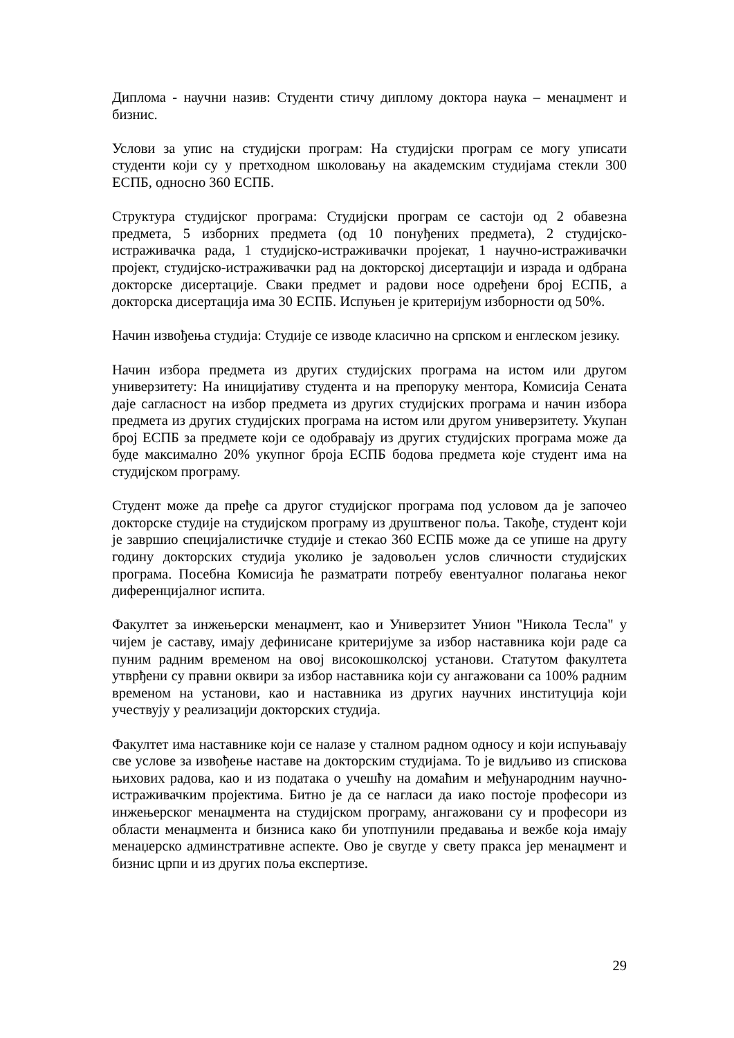Диплома - научни назив: Студенти стичу диплому доктора наука – менаџмент и бизнис.
Услови за упис на студијски програм: На студијски програм се могу уписати студенти који су у претходном школовању на академским студијама стекли 300 ЕСПБ, односно 360 ЕСПБ.
Структура студијског програма: Студијски програм се састоји од 2 обавезна предмета, 5 изборних предмета (од 10 понуђених предмета), 2 студијско-истраживачка рада, 1 студијско-истраживачки пројекат, 1 научно-истраживачки пројект, студијско-истраживачки рад на докторској дисертацији и израда и одбрана докторске дисертације. Сваки предмет и радови носе одређени број ЕСПБ, а докторска дисертација има 30 ЕСПБ. Испуњен је критеријум изборности од 50%.
Начин извођења студија: Студије се изводе класично на српском и енглеском језику.
Начин избора предмета из других студијских програма на истом или другом универзитету: На иницијативу студента и на препоруку ментора, Комисија Сената даје сагласност на избор предмета из других студијских програма и начин избора предмета из других студијских програма на истом или другом универзитету. Укупан број ЕСПБ за предмете који се одобравају из других студијских програма може да буде максимално 20% укупног броја ЕСПБ бодова предмета које студент има на студијском програму.
Студент може да пређе са другог студијског програма под условом да је започео докторске студије на студијском програму из друштвеног поља. Такође, студент који је завршио специјалистичке студије и стекао 360 ЕСПБ може да се упише на другу годину докторских студија уколико је задовољен услов сличности студијских програма. Посебна Комисија ће разматрати потребу евентуалног полагања неког диференцијалног испита.
Факултет за инжењерски менаџмент, као и Универзитет Унион "Никола Тесла" у чијем је саставу, имају дефинисане критеријуме за избор наставника који раде са пуним радним временом на овој високошколској установи. Статутом факултета утврђени су правни оквири за избор наставника који су ангажовани са 100% радним временом на установи, као и наставника из других научних институција који учествују у реализацији докторских студија.
Факултет има наставнике који се налазе у сталном радном односу и који испуњавају све услове за извођење наставе на докторским студијама. То је видљиво из спискова њихових радова, као и из података о учешћу на домаћим и међународним научно-истраживачким пројектима. Битно је да се нагласи да иако постоје професори из инжењерског менаџмента на студијском програму, ангажовани су и професори из области менаџмента и бизниса како би употпунили предавања и вежбе која имају менаџерско админстративне аспекте. Ово је свугде у свету пракса јер менаџмент и бизнис црпи и из других поља експертизе.
29